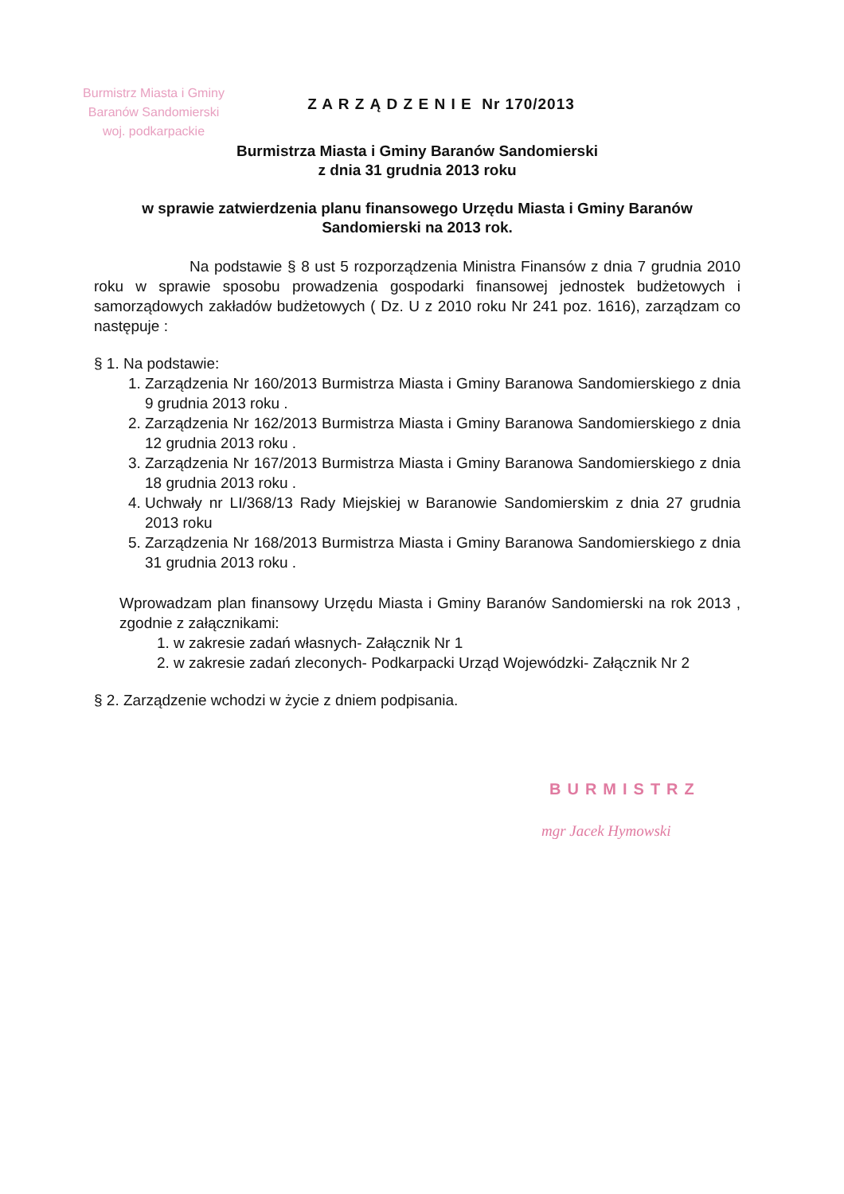Burmistrz Miasta i Gminy
Baranów Sandomierski
woj. podkarpackie
Z A R Z Ą D Z E N I E Nr 170/2013
Burmistrza Miasta i Gminy Baranów Sandomierski
z dnia 31 grudnia 2013 roku
w sprawie zatwierdzenia planu finansowego Urzędu Miasta i Gminy Baranów Sandomierski na 2013 rok.
Na podstawie § 8 ust 5 rozporządzenia Ministra Finansów z dnia 7 grudnia 2010 roku w sprawie sposobu prowadzenia gospodarki finansowej jednostek budżetowych i samorządowych zakładów budżetowych ( Dz. U z 2010 roku Nr 241 poz. 1616), zarządzam co następuje :
§ 1. Na podstawie:
1. Zarządzenia Nr 160/2013 Burmistrza Miasta i Gminy Baranowa Sandomierskiego z dnia 9 grudnia 2013 roku .
2. Zarządzenia Nr 162/2013 Burmistrza Miasta i Gminy Baranowa Sandomierskiego z dnia 12 grudnia 2013 roku .
3. Zarządzenia Nr 167/2013 Burmistrza Miasta i Gminy Baranowa Sandomierskiego z dnia 18 grudnia 2013 roku .
4. Uchwały nr LI/368/13 Rady Miejskiej w Baranowie Sandomierskim z dnia 27 grudnia 2013 roku
5. Zarządzenia Nr 168/2013 Burmistrza Miasta i Gminy Baranowa Sandomierskiego z dnia 31 grudnia 2013 roku .
Wprowadzam plan finansowy Urzędu Miasta i Gminy Baranów Sandomierski na rok 2013 , zgodnie z załącznikami:
1. w zakresie zadań własnych- Załącznik Nr 1
2. w zakresie zadań zleconych- Podkarpacki Urząd Wojewódzki- Załącznik Nr 2
§ 2. Zarządzenie wchodzi w życie z dniem podpisania.
BURMISTRZ
mgr Jacek Hymowski